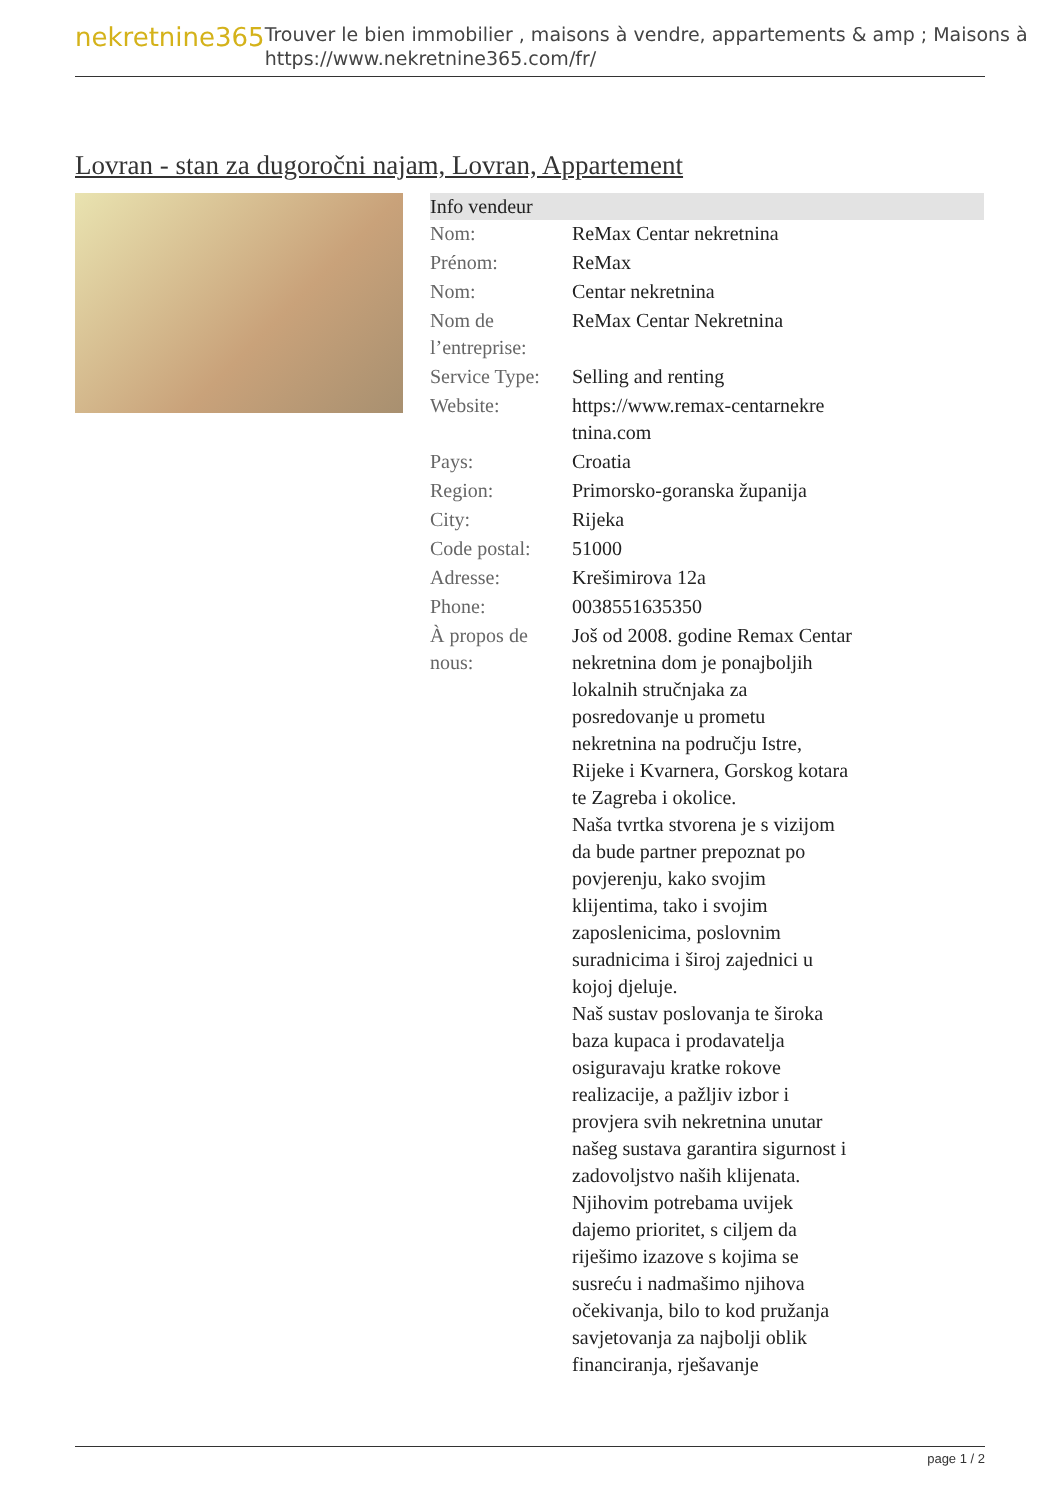nekretnine365
Trouver le bien immobilier , maisons à vendre, appartements & amp ; Maisons à
https://www.nekretnine365.com/fr/
Lovran - stan za dugoročni najam, Lovran, Appartement
| Info vendeur | | |
| --- | --- | --- |
| Nom: | ReMax Centar nekretnina | |
| Prénom: | ReMax | |
| Nom: | Centar nekretnina | |
| Nom de l’entreprise: | ReMax Centar Nekretnina | |
| Service Type: | Selling and renting | |
| Website: | https://www.remax-centarnekre tnina.com | |
| Pays: | Croatia | |
| Region: | Primorsko-goranska županija | |
| City: | Rijeka | |
| Code postal: | 51000 | |
| Adresse: | Krešimirova 12a | |
| Phone: | 0038551635350 | |
| À propos de nous: | Još od 2008. godine Remax Centar nekretnina dom je ponajboljih lokalnih stručnjaka za posredovanje u prometu nekretnina na području Istre, Rijeke i Kvarnera, Gorskog kotara te Zagreba i okolice. Naša tvrtka stvorena je s vizijom da bude partner prepoznat po povjerenju, kako svojim klijentima, tako i svojim zaposlenicima, poslovnim suradnicima i široj zajednici u kojoj djeluje. Naš sustav poslovanja te široka baza kupaca i prodavatelja osiguravaju kratke rokove realizacije, a pažljiv izbor i provjera svih nekretnina unutar našeg sustava garantira sigurnost i zadovoljstvo naših klijenata. Njihovim potrebama uvijek dajemo prioritet, s ciljem da riješimo izazove s kojima se susreću i nadmašimo njihova očekivanja, bilo to kod pružanja savjetovanja za najbolji oblik financiranja, rješavanje | |
page 1 / 2